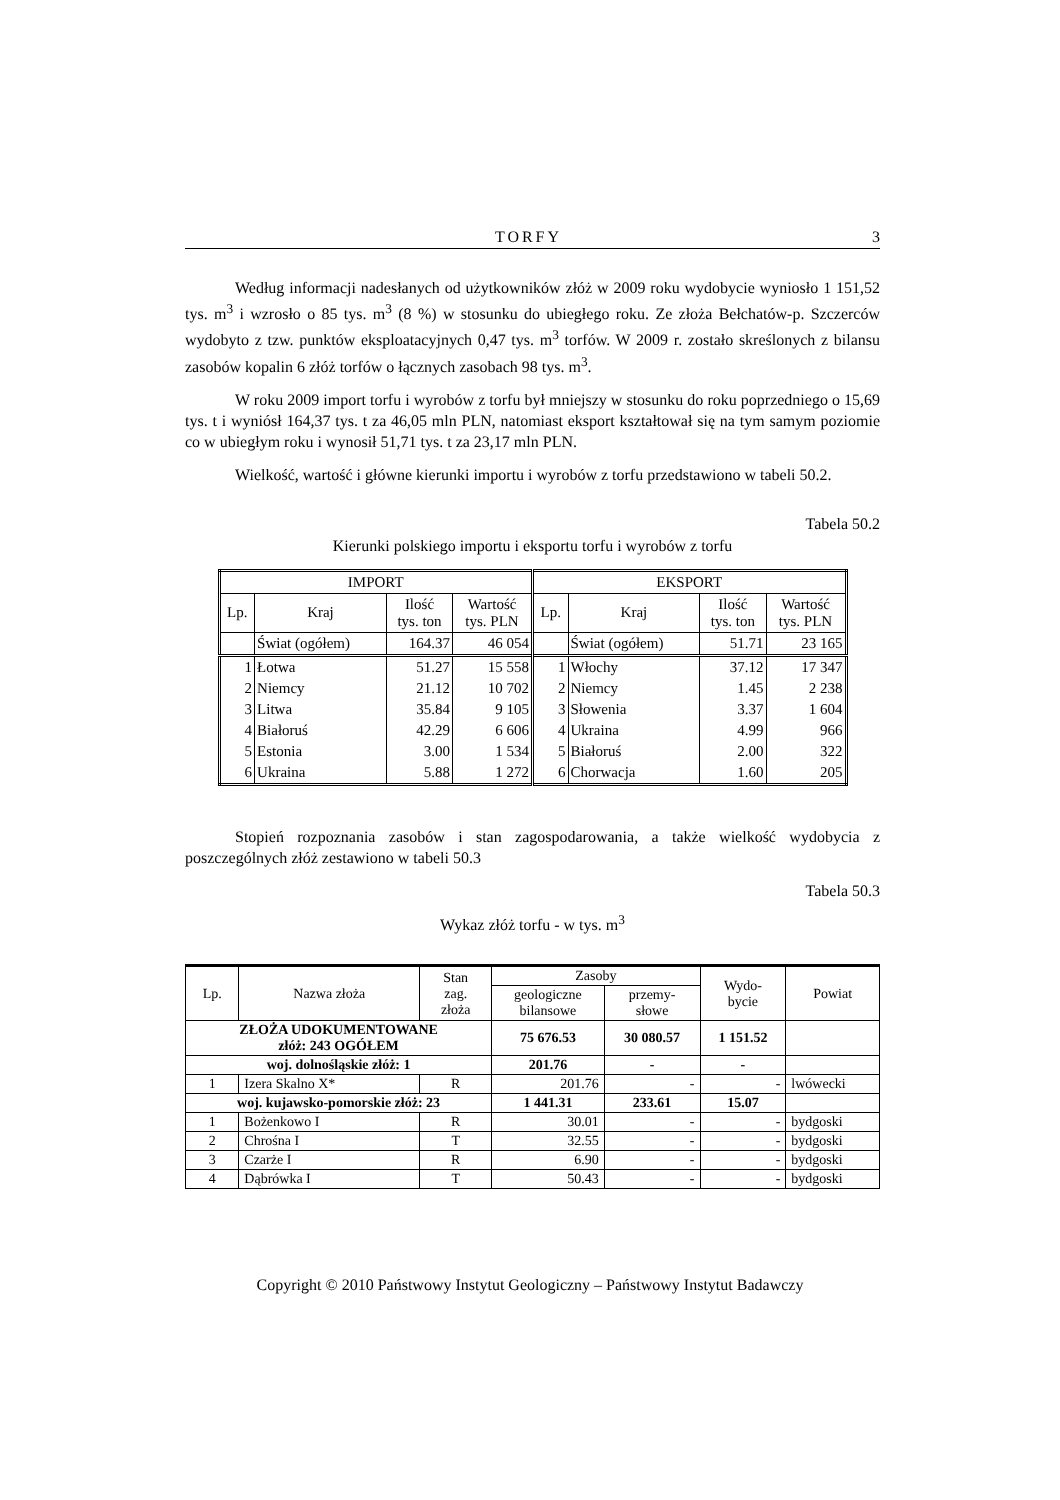TORFY 3
Według informacji nadesłanych od użytkowników złóż w 2009 roku wydobycie wyniosło 1 151,52 tys. m<sup>3</sup> i wzrosło o 85 tys. m<sup>3</sup> (8 %) w stosunku do ubiegłego roku. Ze złoża Bełchatów-p. Szczerców wydobyto z tzw. punktów eksploatacyjnych 0,47 tys. m<sup>3</sup> torfów. W 2009 r. zostało skreślonych z bilansu zasobów kopalin 6 złóż torfów o łącznych zasobach 98 tys. m<sup>3</sup>.
W roku 2009 import torfu i wyrobów z torfu był mniejszy w stosunku do roku poprzedniego o 15,69 tys. t i wyniósł 164,37 tys. t za 46,05 mln PLN, natomiast eksport kształtował się na tym samym poziomie co w ubiegłym roku i wynosił 51,71 tys. t za 23,17 mln PLN.
Wielkość, wartość i główne kierunki importu i wyrobów z torfu przedstawiono w tabeli 50.2.
Tabela 50.2
Kierunki polskiego importu i eksportu torfu i wyrobów z torfu
| IMPORT | | | | EKSPORT | | | |
| --- | --- | --- | --- | --- | --- | --- | --- |
| Lp. | Kraj | Ilość tys. ton | Wartość tys. PLN | Lp. | Kraj | Ilość tys. ton | Wartość tys. PLN |
| | Świat (ogółem) | 164.37 | 46 054 | | Świat (ogółem) | 51.71 | 23 165 |
| 1 | Łotwa | 51.27 | 15 558 | 1 | Włochy | 37.12 | 17 347 |
| 2 | Niemcy | 21.12 | 10 702 | 2 | Niemcy | 1.45 | 2 238 |
| 3 | Litwa | 35.84 | 9 105 | 3 | Słowenia | 3.37 | 1 604 |
| 4 | Białoruś | 42.29 | 6 606 | 4 | Ukraina | 4.99 | 966 |
| 5 | Estonia | 3.00 | 1 534 | 5 | Białoruś | 2.00 | 322 |
| 6 | Ukraina | 5.88 | 1 272 | 6 | Chorwacja | 1.60 | 205 |
Stopień rozpoznania zasobów i stan zagospodarowania, a także wielkość wydobycia z poszczególnych złóż zestawiono w tabeli 50.3
Tabela 50.3
Wykaz złóż torfu - w tys. m<sup>3</sup>
| Lp. | Nazwa złoża | Stan zag. złoża | Zasoby | | Wydo- bycie | Powiat |
| --- | --- | --- | --- | --- | --- | --- |
| | | | geologiczne bilansowe | przemy- słowe | | |
| ZŁOŻA UDOKUMENTOWANE złóż: 243 OGÓŁEM | | | 75 676.53 | 30 080.57 | 1 151.52 | |
| woj. dolnośląskie złóż: 1 | | | 201.76 | - | - | |
| 1 | Izera Skalno X* | R | 201.76 | - | - | lwówecki |
| woj. kujawsko-pomorskie złóż: 23 | | | 1 441.31 | 233.61 | 15.07 | |
| 1 | Bożenkowo I | R | 30.01 | - | - | bydgoski |
| 2 | Chrośna I | T | 32.55 | - | - | bydgoski |
| 3 | Czarże I | R | 6.90 | - | - | bydgoski |
| 4 | Dąbrówka I | T | 50.43 | - | - | bydgoski |
Copyright © 2010 Państwowy Instytut Geologiczny – Państwowy Instytut Badawczy